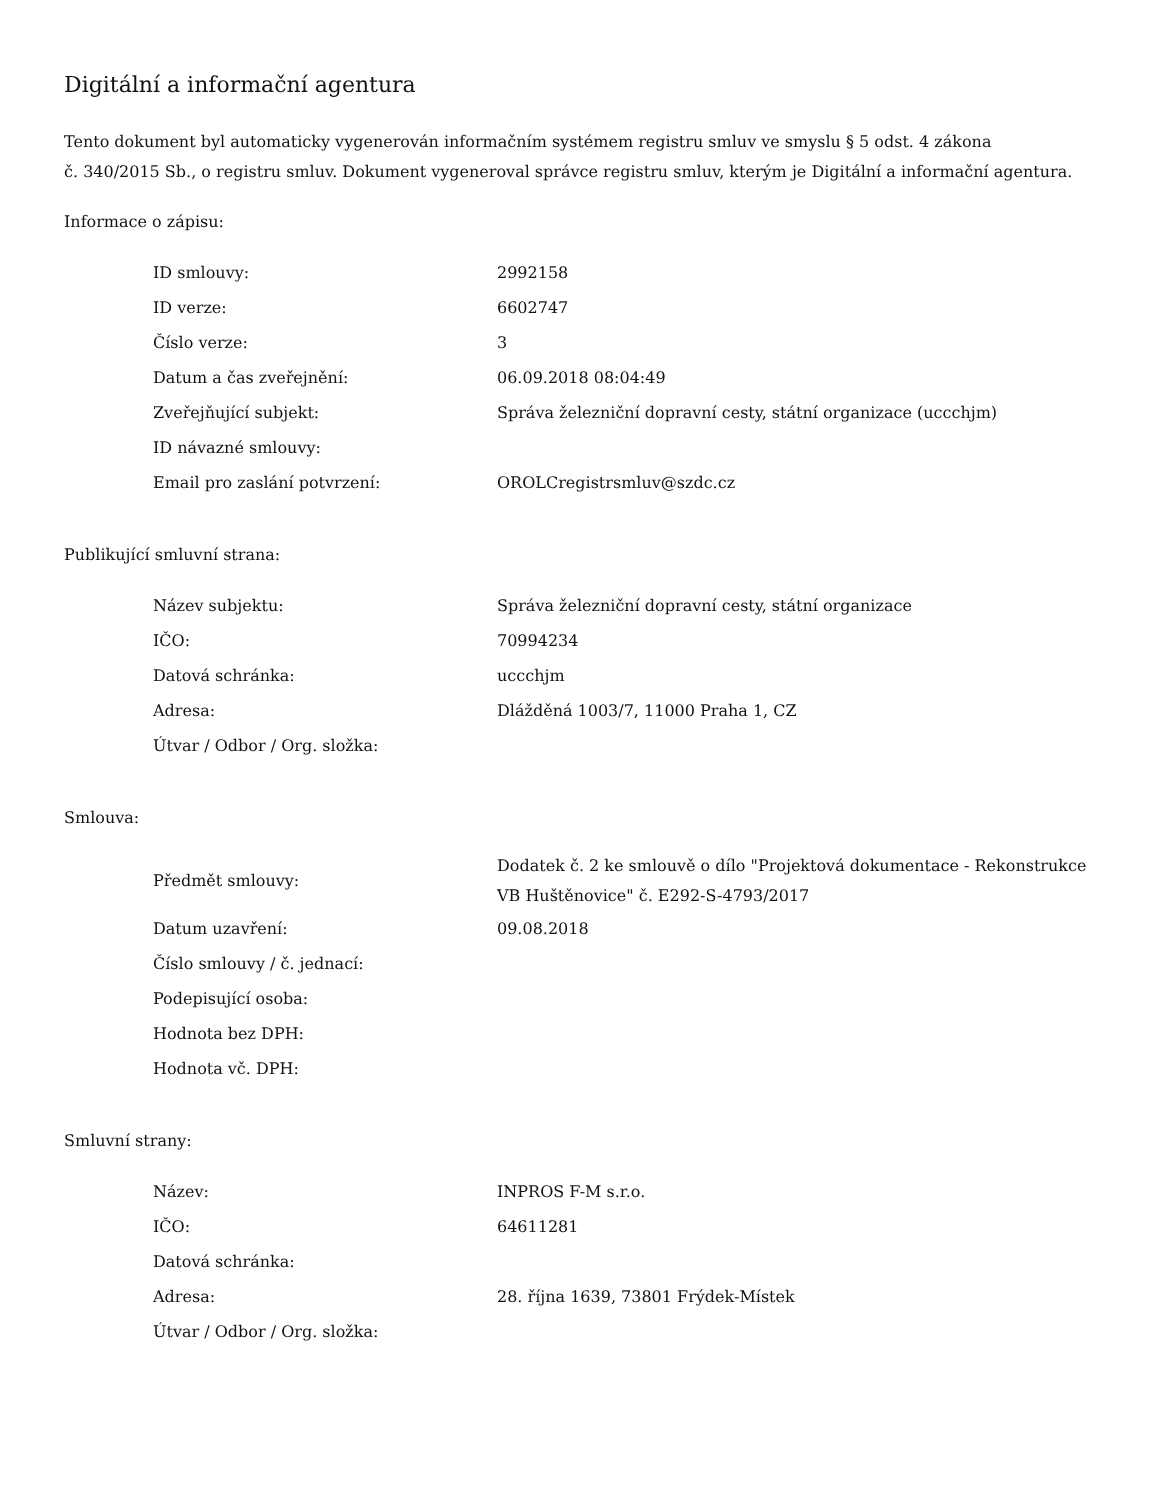Digitální a informační agentura
Tento dokument byl automaticky vygenerován informačním systémem registru smluv ve smyslu § 5 odst. 4 zákona
č. 340/2015 Sb., o registru smluv. Dokument vygeneroval správce registru smluv, kterým je Digitální a informační agentura.
Informace o zápisu:
| ID smlouvy: | 2992158 |
| ID verze: | 6602747 |
| Číslo verze: | 3 |
| Datum a čas zveřejnění: | 06.09.2018 08:04:49 |
| Zveřejňující subjekt: | Správa železniční dopravní cesty, státní organizace (uccchjm) |
| ID návazné smlouvy: | |
| Email pro zaslání potvrzení: | OROLCregistrsmluv@szdc.cz |
Publikující smluvní strana:
| Název subjektu: | Správa železniční dopravní cesty, státní organizace |
| IČO: | 70994234 |
| Datová schránka: | uccchjm |
| Adresa: | Dlážděná 1003/7, 11000 Praha 1, CZ |
| Útvar / Odbor / Org. složka: | |
Smlouva:
| Předmět smlouvy: | Dodatek č. 2 ke smlouvě o dílo "Projektová dokumentace - Rekonstrukce VB Huštěnovice" č. E292-S-4793/2017 |
| Datum uzavření: | 09.08.2018 |
| Číslo smlouvy / č. jednací: | |
| Podepisující osoba: | |
| Hodnota bez DPH: | |
| Hodnota vč. DPH: | |
Smluvní strany:
| Název: | INPROS F-M s.r.o. |
| IČO: | 64611281 |
| Datová schránka: | |
| Adresa: | 28. října 1639, 73801 Frýdek-Místek |
| Útvar / Odbor / Org. složka: | |